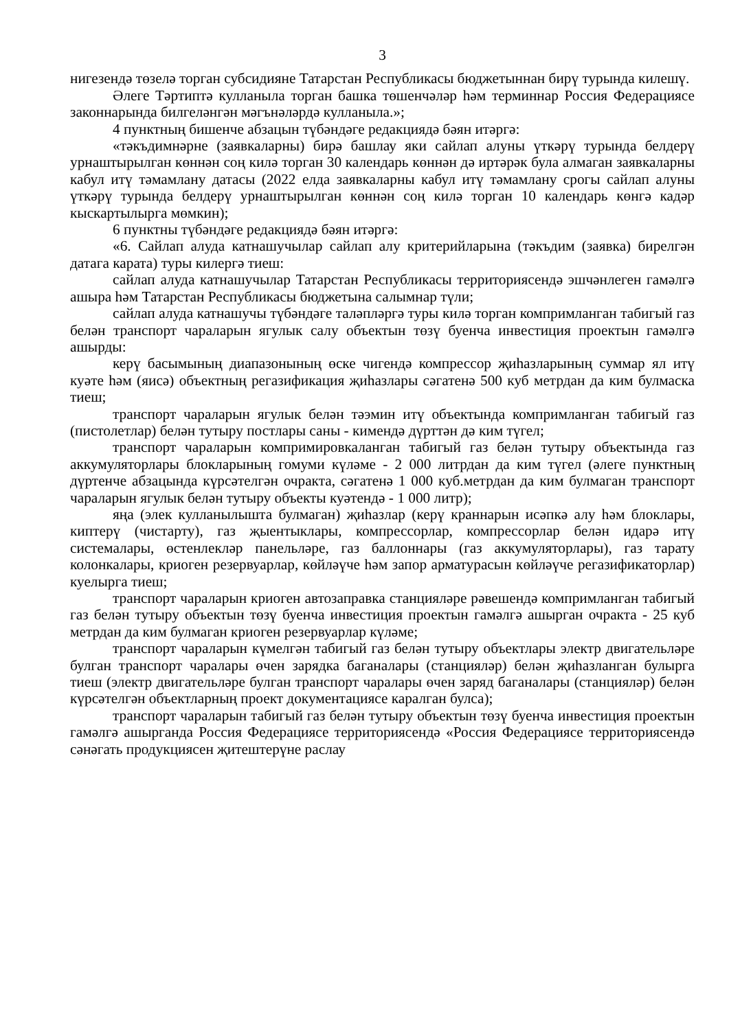3
нигезендә төзелә торган субсидияне Татарстан Республикасы бюджетыннан бирү турында килешү.
Әлеге Тәртиптә кулланыла торган башка төшенчәләр һәм терминнар Россия Федерациясе законнарында билгеләнгән мәгънәләрдә кулланыла.»;
4 пунктның бишенче абзацын түбәндәге редакциядә бәян итәргә:
«тәкъдимнәрне (заявкаларны) бирә башлау яки сайлап алуны үткәрү турында белдерү урнаштырылган көннән соң килә торган 30 календарь көннән дә иртәрәк була алмаган заявкаларны кабул итү тәмамлану датасы (2022 елда заявкаларны кабул итү тәмамлану срогы сайлап алуны үткәрү турында белдерү урнаштырылган көннән соң килә торган 10 календарь көнгә кадәр кыскартылырга мөмкин);
6 пунктны түбәндәге редакциядә бәян итәргә:
«6. Сайлап алуда катнашучылар сайлап алу критерийларына (тәкъдим (заявка) бирелгән датага карата) туры килергә тиеш:
сайлап алуда катнашучылар Татарстан Республикасы территориясендә эшчәнлеген гамәлгә ашыра һәм Татарстан Республикасы бюджетына салымнар түли;
сайлап алуда катнашучы түбәндәге таләпләргә туры килә торган компримланган табигый газ белән транспорт чараларын ягулык салу объектын төзү буенча инвестиция проектын гамәлгә ашырды:
керү басымының диапазонының өске чигендә компрессор җиһазларының суммар ял итү куәте һәм (яисә) объектның регазификация җиһазлары сәгатенә 500 куб метрдан да ким булмаска тиеш;
транспорт чараларын ягулык белән тәэмин итү объектында компримланган табигый газ (пистолетлар) белән тутыру постлары саны - кимендә дүрттән дә ким түгел;
транспорт чараларын компримировкаланган табигый газ белән тутыру объектында газ аккумуляторлары блокларының гомуми күләме - 2 000 литрдан да ким түгел (әлеге пунктның дүртенче абзацында күрсәтелгән очракта, сәгатенә 1 000 куб.метрдан да ким булмаган транспорт чараларын ягулык белән тутыру объекты куәтендә - 1 000 литр);
яңа (элек кулланылышта булмаган) җиһазлар (керү краннарын исәпкә алу һәм блоклары, киптерү (чистарту), газ җыентыклары, компрессорлар, компрессорлар белән идарә итү системалары, өстенлекләр панельләре, газ баллоннары (газ аккумуляторлары), газ тарату колонкалары, криоген резервуарлар, көйләүче һәм запор арматурасын көйләүче регазификаторлар) куелырга тиеш;
транспорт чараларын криоген автозаправка станцияләре рәвешендә компримланган табигый газ белән тутыру объектын төзү буенча инвестиция проектын гамәлгә ашырган очракта - 25 куб метрдан да ким булмаган криоген резервуарлар күләме;
транспорт чараларын күмелгән табигый газ белән тутыру объектлары электр двигательләре булган транспорт чаралары өчен зарядка баганалары (станцияләр) белән җиһазланган булырга тиеш (электр двигательләре булган транспорт чаралары өчен заряд баганалары (станцияләр) белән күрсәтелгән объектларның проект документациясе каралган булса);
транспорт чараларын табигый газ белән тутыру объектын төзү буенча инвестиция проектын гамәлгә ашырганда Россия Федерациясе территориясендә «Россия Федерациясе территориясендә сәнәгать продукциясен җитештерүне раслау